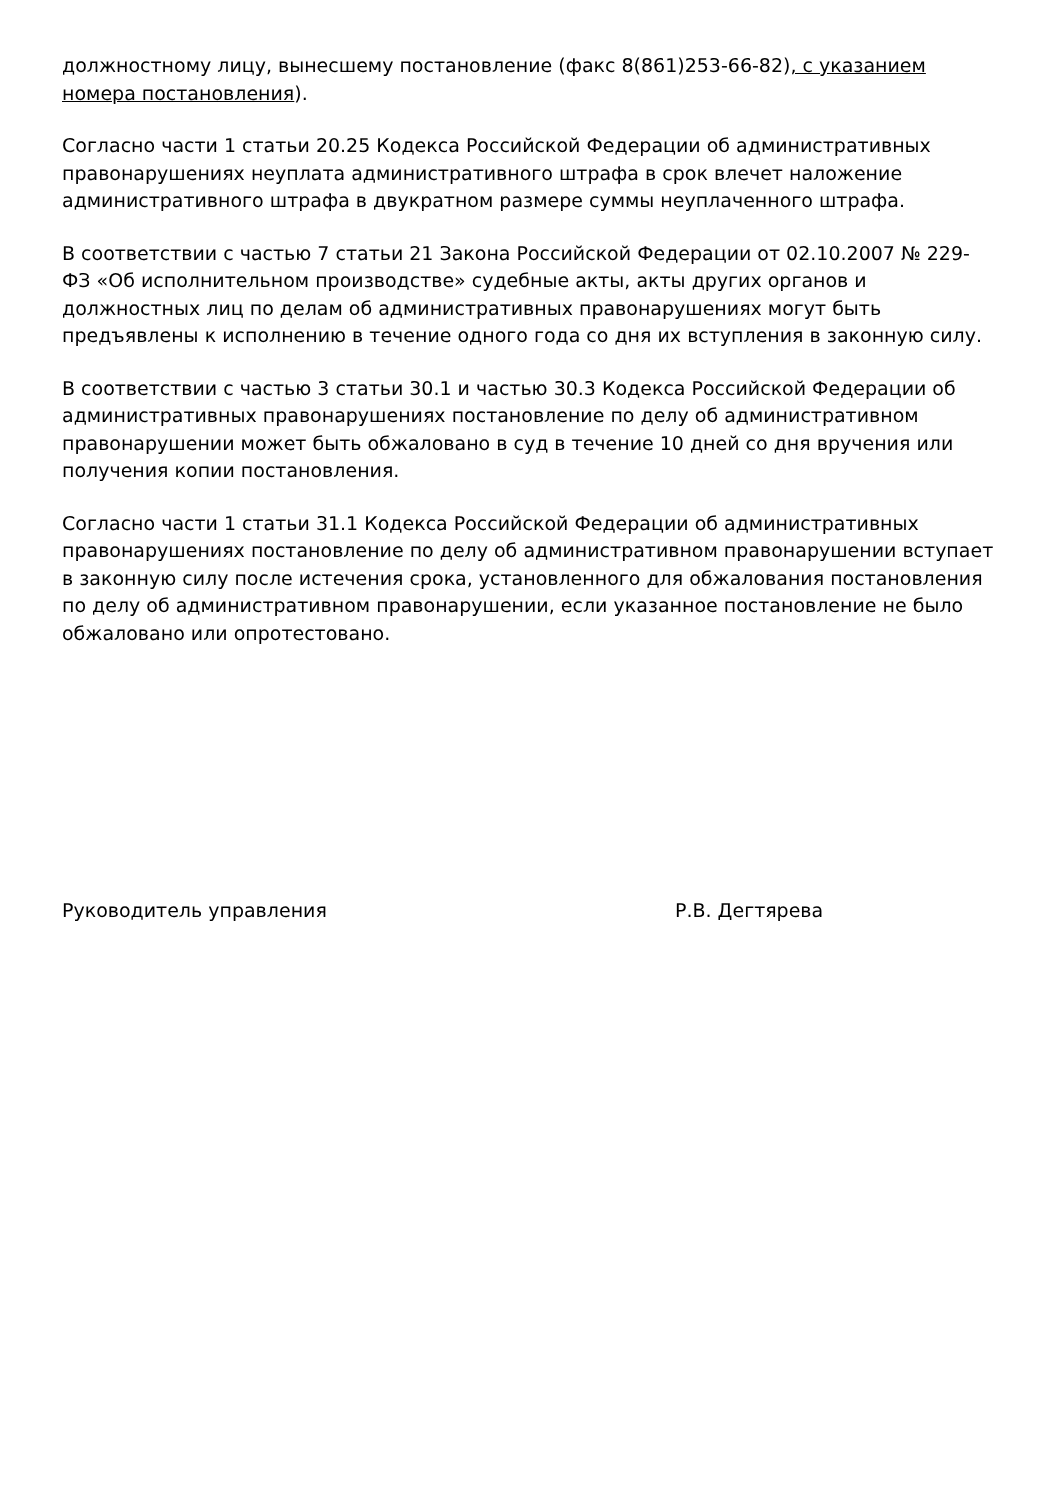должностному лицу, вынесшему постановление (факс 8(861)253-66-82), с указанием номера постановления).
Согласно части 1 статьи 20.25 Кодекса Российской Федерации об административных правонарушениях неуплата административного штрафа в срок влечет наложение административного штрафа в двукратном размере суммы неуплаченного штрафа.
В соответствии с частью 7 статьи 21 Закона Российской Федерации от 02.10.2007 № 229-ФЗ «Об исполнительном производстве» судебные акты, акты других органов и должностных лиц по делам об административных правонарушениях могут быть предъявлены к исполнению в течение одного года со дня их вступления в законную силу.
В соответствии с частью 3 статьи 30.1 и частью 30.3 Кодекса Российской Федерации об административных правонарушениях постановление по делу об административном правонарушении может быть обжаловано в суд в течение 10 дней со дня вручения или получения копии постановления.
Согласно части 1 статьи 31.1 Кодекса Российской Федерации об административных правонарушениях постановление по делу об административном правонарушении вступает в законную силу после истечения срока, установленного для обжалования постановления по делу об административном правонарушении, если указанное постановление не было обжаловано или опротестовано.
Руководитель управления Р.В. Дегтярева